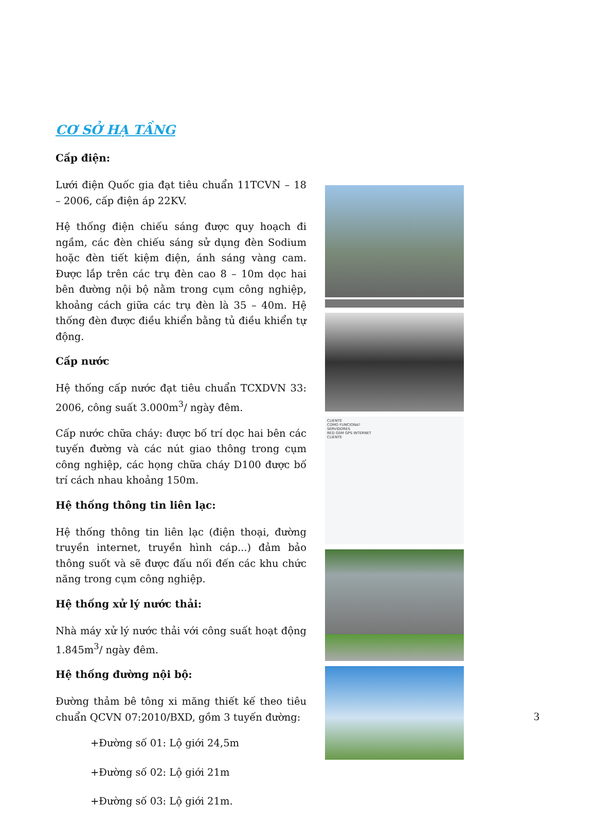CƠ SỞ HẠ TẦNG
Cấp điện:
Lưới điện Quốc gia đạt tiêu chuẩn 11TCVN – 18 – 2006, cấp điện áp 22KV.
Hệ thống điện chiếu sáng được quy hoạch đi ngầm, các đèn chiếu sáng sử dụng đèn Sodium hoặc đèn tiết kiệm điện, ánh sáng vàng cam. Được lắp trên các trụ đèn cao 8 – 10m dọc hai bên đường nội bộ nằm trong cụm công nghiệp, khoảng cách giữa các trụ đèn là 35 – 40m. Hệ thống đèn được điều khiển bằng tủ điều khiển tự động.
Cấp nước
Hệ thống cấp nước đạt tiêu chuẩn TCXDVN 33: 2006, công suất 3.000m<sup>3</sup>/ ngày đêm.
Cấp nước chữa cháy: được bố trí dọc hai bên các tuyến đường và các nút giao thông trong cụm công nghiệp, các họng chữa cháy D100 được bố trí cách nhau khoảng 150m.
Hệ thống thông tin liên lạc:
Hệ thống thông tin liên lạc (điện thoại, đường truyền internet, truyền hình cáp...) đảm bảo thông suốt và sẽ được đấu nối đến các khu chức năng trong cụm công nghiệp.
Hệ thống xử lý nước thải:
Nhà máy xử lý nước thải với công suất hoạt động 1.845m<sup>3</sup>/ ngày đêm.
Hệ thống đường nội bộ:
Đường thảm bê tông xi măng thiết kế theo tiêu chuẩn QCVN 07:2010/BXD, gồm 3 tuyến đường:
+Đường số 01: Lộ giới 24,5m
+Đường số 02: Lộ giới 21m
+Đường số 03: Lộ giới 21m.
CLIENTE
COMO FUNCIONA?
SERVIDORES
RED GSM GPS INTERNET
CLIENTE
3